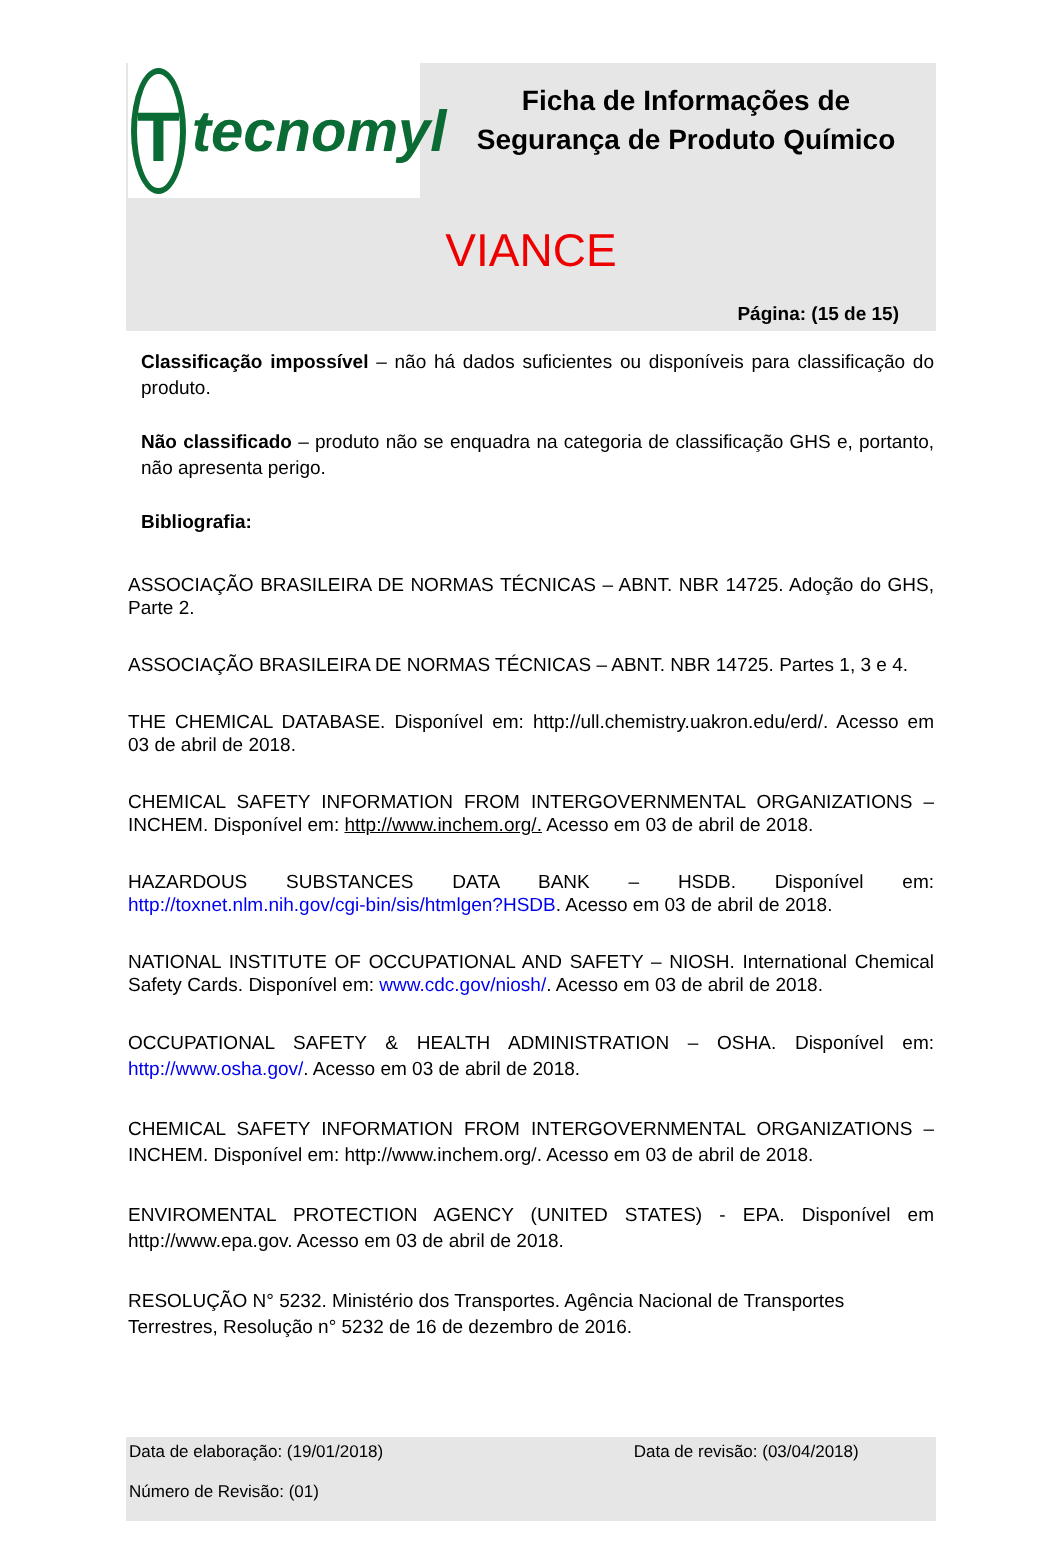T
tecnomyl
Ficha de Informações de Segurança de Produto Químico
VIANCE
Página: (15 de 15)
Classificação impossível – não há dados suficientes ou disponíveis para classificação do produto.
Não classificado – produto não se enquadra na categoria de classificação GHS e, portanto, não apresenta perigo.
Bibliografia:
ASSOCIAÇÃO BRASILEIRA DE NORMAS TÉCNICAS – ABNT. NBR 14725. Adoção do GHS, Parte 2.
ASSOCIAÇÃO BRASILEIRA DE NORMAS TÉCNICAS – ABNT. NBR 14725. Partes 1, 3 e 4.
THE CHEMICAL DATABASE. Disponível em: http://ull.chemistry.uakron.edu/erd/. Acesso em 03 de abril de 2018.
CHEMICAL SAFETY INFORMATION FROM INTERGOVERNMENTAL ORGANIZATIONS – INCHEM. Disponível em: http://www.inchem.org/. Acesso em 03 de abril de 2018.
HAZARDOUS SUBSTANCES DATA BANK – HSDB. Disponível em: http://toxnet.nlm.nih.gov/cgi-bin/sis/htmlgen?HSDB. Acesso em 03 de abril de 2018.
NATIONAL INSTITUTE OF OCCUPATIONAL AND SAFETY – NIOSH. International Chemical Safety Cards. Disponível em: www.cdc.gov/niosh/. Acesso em 03 de abril de 2018.
OCCUPATIONAL SAFETY & HEALTH ADMINISTRATION – OSHA. Disponível em: http://www.osha.gov/. Acesso em 03 de abril de 2018.
CHEMICAL SAFETY INFORMATION FROM INTERGOVERNMENTAL ORGANIZATIONS – INCHEM. Disponível em: http://www.inchem.org/. Acesso em 03 de abril de 2018.
ENVIROMENTAL PROTECTION AGENCY (UNITED STATES) - EPA. Disponível em http://www.epa.gov. Acesso em 03 de abril de 2018.
RESOLUÇÃO N° 5232. Ministério dos Transportes. Agência Nacional de Transportes Terrestres, Resolução n° 5232 de 16 de dezembro de 2016.
Data de elaboração: (19/01/2018) Data de revisão: (03/04/2018)
Número de Revisão: (01)